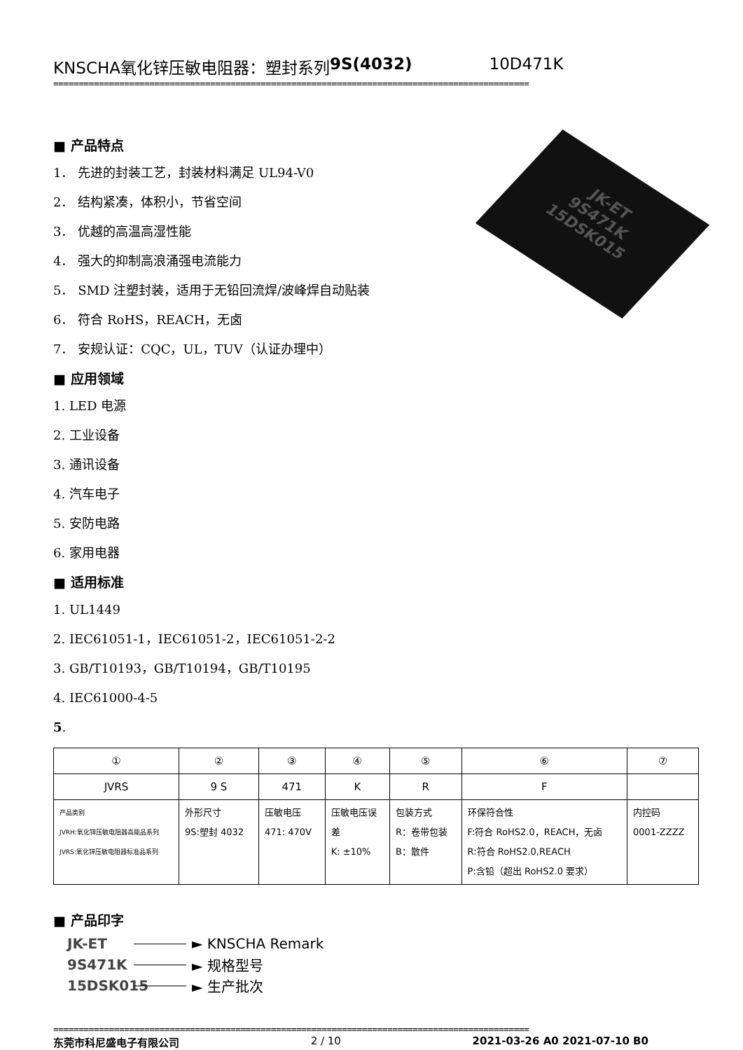KNSCHA氧化锌压敏电阻器：塑封系列 9S(4032) 10D471K
==============================================================================================
JK-ET
9S471K
15DSK015
■ 产品特点
1． 先进的封装工艺，封装材料满足 UL94-V0
2． 结构紧凑，体积小，节省空间
3． 优越的高温高湿性能
4． 强大的抑制高浪涌强电流能力
5． SMD 注塑封装，适用于无铅回流焊/波峰焊自动贴装
6． 符合 RoHS，REACH，无卤
7． 安规认证：CQC，UL，TUV（认证办理中）
■ 应用领域
1. LED 电源
2. 工业设备
3. 通讯设备
4. 汽车电子
5. 安防电路
6. 家用电器
■ 适用标准
1. UL1449
2. IEC61051-1，IEC61051-2，IEC61051-2-2
3. GB/T10193，GB/T10194，GB/T10195
4. IEC61000-4-5
5.
| ① | ② | ③ | ④ | ⑤ | ⑥ | ⑦ |
| JVRS | 9 S | 471 | K | R | F | |
| 产品类别 JVRH:氧化锌压敏电阻器高能品系列 JVRS:氧化锌压敏电阻器标准品系列 | 外形尺寸 9S:塑封 4032 | 压敏电压 471: 470V | 压敏电压误 差 K: ±10% | 包装方式 R：卷带包装 B：散件 | 环保符合性 F:符合 RoHS2.0，REACH，无卤 R:符合 RoHS2.0,REACH P:含铅（超出 RoHS2.0 要求） | 内控码 0001-ZZZZ |
■ 产品印字
JK-ET ► KNSCHA Remark
9S471K ► 规格型号
15DSK015 ► 生产批次
==============================================================================================
东莞市科尼盛电子有限公司 2 / 10 2021-03-26 A0 2021-07-10 B0